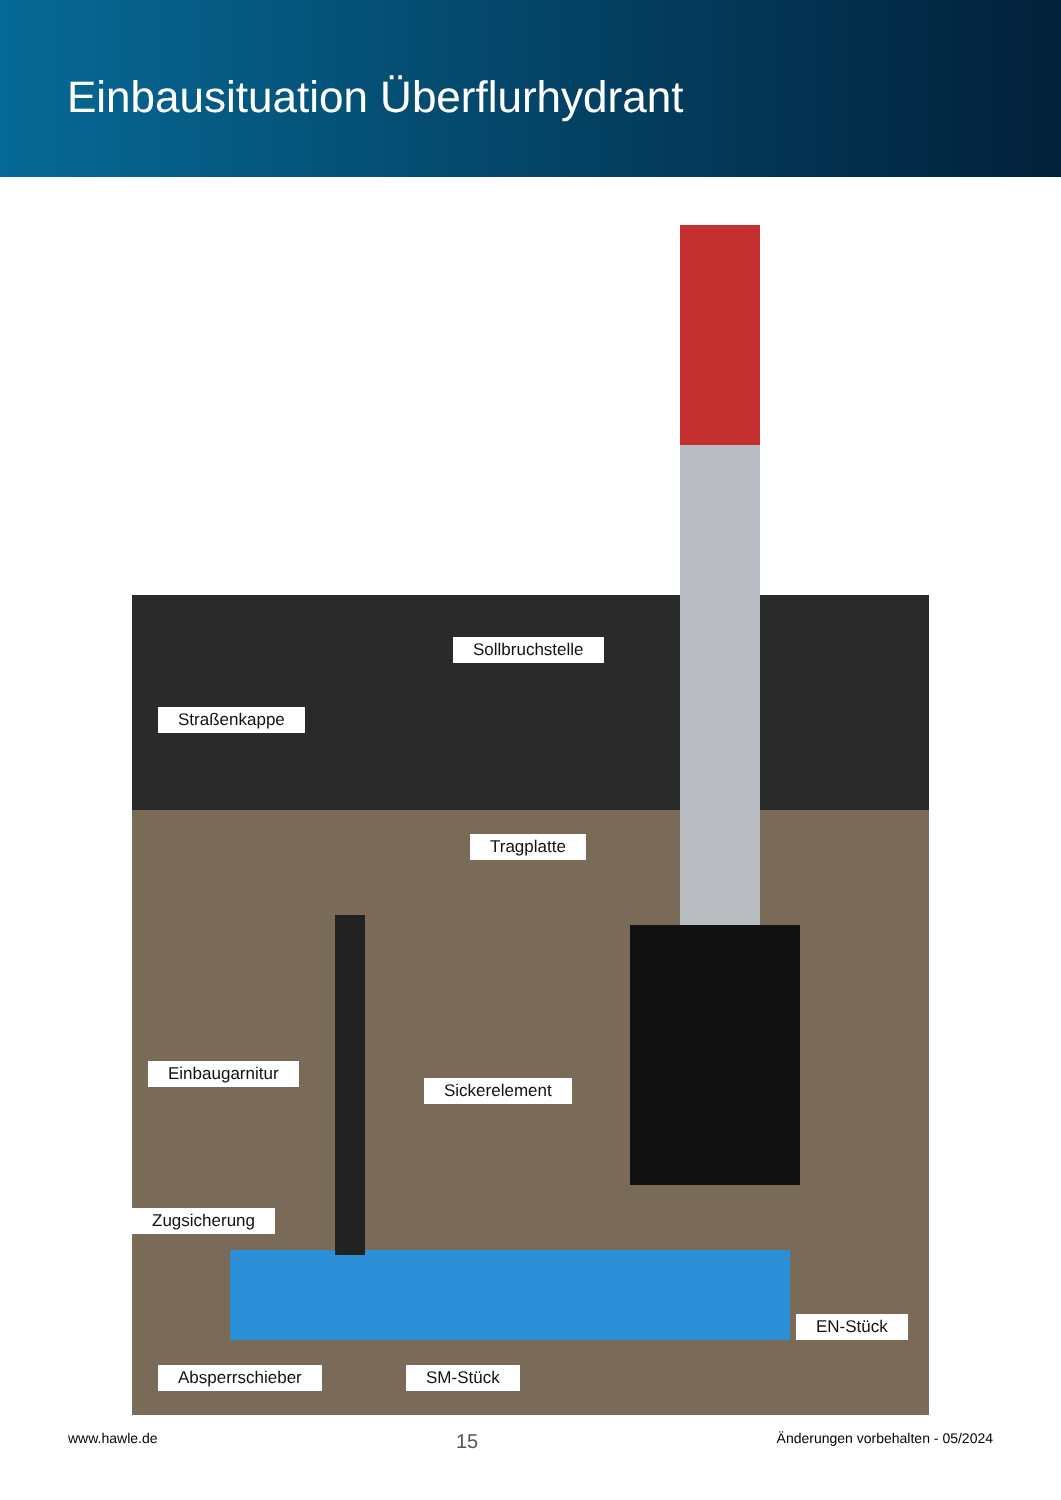Einbausituation Überflurhydrant
Sollbruchstelle
Straßenkappe
Tragplatte
Einbaugarnitur
Sickerelement
Zugsicherung
EN-Stück
Absperrschieber SM-Stück
www.hawle.de 15 Änderungen vorbehalten - 05/2024